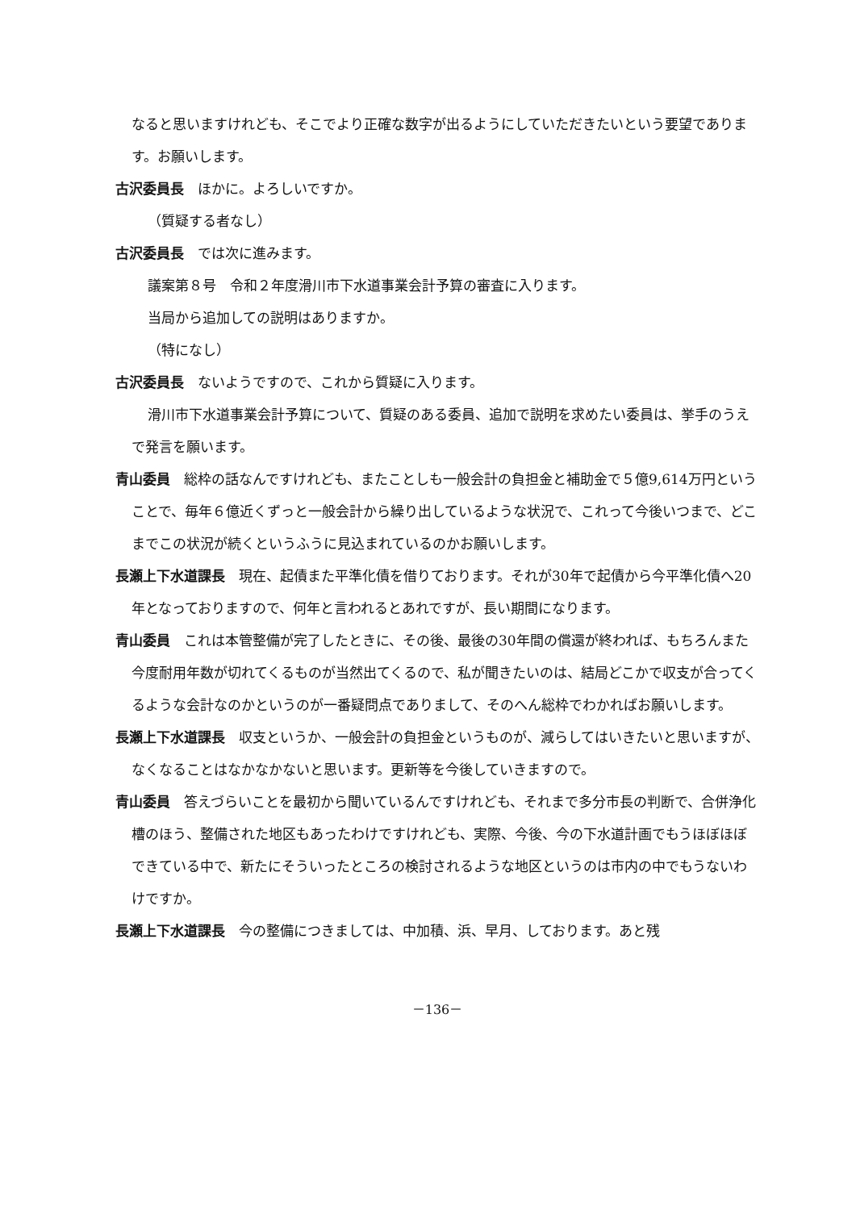なると思いますけれども、そこでより正確な数字が出るようにしていただきたいという要望であります。お願いします。
古沢委員長　ほかに。よろしいですか。
（質疑する者なし）
古沢委員長　では次に進みます。
議案第８号　令和２年度滑川市下水道事業会計予算の審査に入ります。
当局から追加しての説明はありますか。
（特になし）
古沢委員長　ないようですので、これから質疑に入ります。
滑川市下水道事業会計予算について、質疑のある委員、追加で説明を求めたい委員は、挙手のうえで発言を願います。
青山委員　総枠の話なんですけれども、またことしも一般会計の負担金と補助金で５億9,614万円ということで、毎年６億近くずっと一般会計から繰り出しているような状況で、これって今後いつまで、どこまでこの状況が続くというふうに見込まれているのかお願いします。
長瀬上下水道課長　現在、起債また平準化債を借りております。それが30年で起債から今平準化債へ20年となっておりますので、何年と言われるとあれですが、長い期間になります。
青山委員　これは本管整備が完了したときに、その後、最後の30年間の償還が終われば、もちろんまた今度耐用年数が切れてくるものが当然出てくるので、私が聞きたいのは、結局どこかで収支が合ってくるような会計なのかというのが一番疑問点でありまして、そのへん総枠でわかればお願いします。
長瀬上下水道課長　収支というか、一般会計の負担金というものが、減らしてはいきたいと思いますが、なくなることはなかなかないと思います。更新等を今後していきますので。
青山委員　答えづらいことを最初から聞いているんですけれども、それまで多分市長の判断で、合併浄化槽のほう、整備された地区もあったわけですけれども、実際、今後、今の下水道計画でもうほぼほぼできている中で、新たにそういったところの検討されるような地区というのは市内の中でもうないわけですか。
長瀬上下水道課長　今の整備につきましては、中加積、浜、早月、しております。あと残
－136－